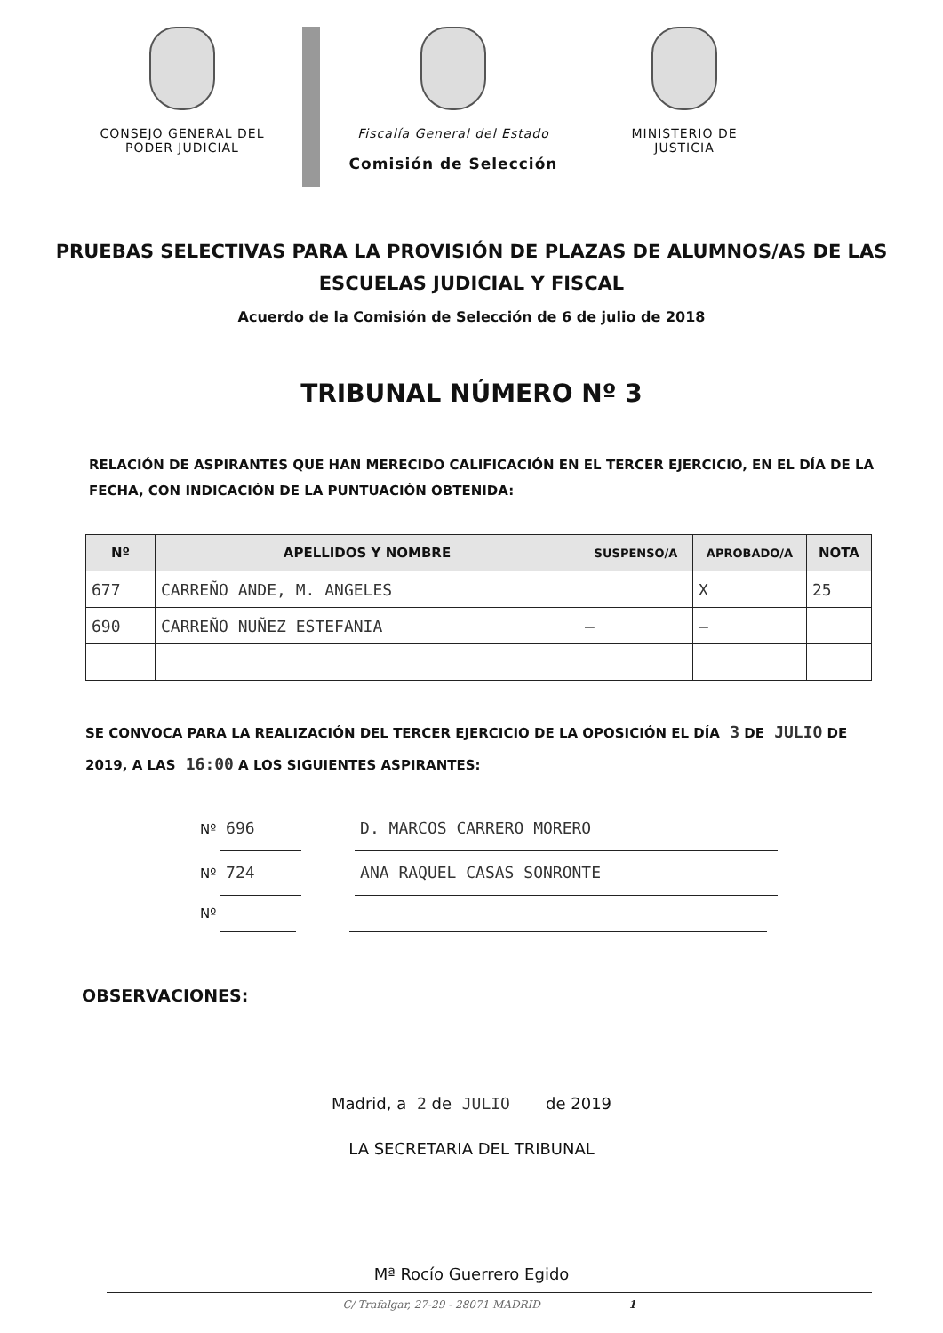CONSEJO GENERAL DEL
PODER JUDICIAL
Fiscalía General del Estado
Comisión de Selección
MINISTERIO DE
JUSTICIA
PRUEBAS SELECTIVAS PARA LA PROVISIÓN DE PLAZAS DE ALUMNOS/AS DE LAS ESCUELAS JUDICIAL Y FISCAL
Acuerdo de la Comisión de Selección de 6 de julio de 2018
TRIBUNAL NÚMERO Nº 3
RELACIÓN DE ASPIRANTES QUE HAN MERECIDO CALIFICACIÓN EN EL TERCER EJERCICIO, EN EL DÍA DE LA FECHA, CON INDICACIÓN DE LA PUNTUACIÓN OBTENIDA:
| Nº | APELLIDOS Y NOMBRE | SUSPENSO/A | APROBADO/A | NOTA |
| --- | --- | --- | --- | --- |
| 677 | CARREÑO ANDE, M. ANGELES | | X | 25 |
| 690 | CARREÑO NUÑEZ ESTEFANIA | — | — | |
SE CONVOCA PARA LA REALIZACIÓN DEL TERCER EJERCICIO DE LA OPOSICIÓN EL DÍA 3 DE JULIO DE 2019, A LAS 16:00 A LOS SIGUIENTES ASPIRANTES:
Nº 696 D. MARCOS CARRERO MORERO
Nº 724 ANA RAQUEL CASAS SONRONTE
Nº
OBSERVACIONES:
Madrid, a 2 de JULIO de 2019
LA SECRETARIA DEL TRIBUNAL
Mª Rocío Guerrero Egido
C/ Trafalgar, 27-29 - 28071 MADRID 1